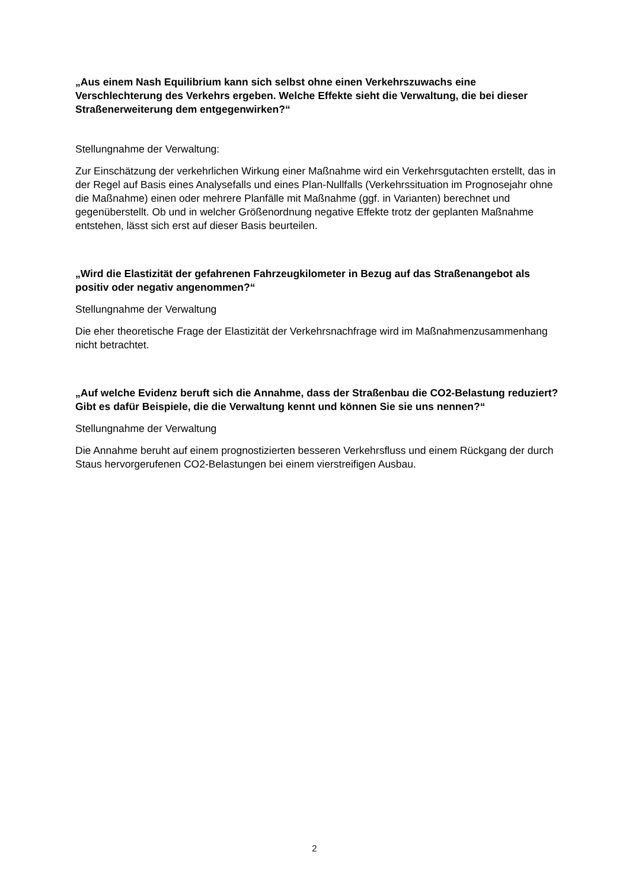„Aus einem Nash Equilibrium kann sich selbst ohne einen Verkehrszuwachs eine Verschlechterung des Verkehrs ergeben. Welche Effekte sieht die Verwaltung, die bei dieser Straßenerweiterung dem entgegenwirken?“
Stellungnahme der Verwaltung:
Zur Einschätzung der verkehrlichen Wirkung einer Maßnahme wird ein Verkehrsgutachten erstellt, das in der Regel auf Basis eines Analysefalls und eines Plan-Nullfalls (Verkehrssituation im Prognosejahr ohne die Maßnahme) einen oder mehrere Planfälle mit Maßnahme (ggf. in Varianten) berechnet und gegenüberstellt. Ob und in welcher Größenordnung negative Effekte trotz der geplanten Maßnahme entstehen, lässt sich erst auf dieser Basis beurteilen.
„Wird die Elastizität der gefahrenen Fahrzeugkilometer in Bezug auf das Straßenangebot als positiv oder negativ angenommen?“
Stellungnahme der Verwaltung
Die eher theoretische Frage der Elastizität der Verkehrsnachfrage wird im Maßnahmenzusammenhang nicht betrachtet.
„Auf welche Evidenz beruft sich die Annahme, dass der Straßenbau die CO2-Belastung reduziert? Gibt es dafür Beispiele, die die Verwaltung kennt und können Sie sie uns nennen?“
Stellungnahme der Verwaltung
Die Annahme beruht auf einem prognostizierten besseren Verkehrsfluss und einem Rückgang der durch Staus hervorgerufenen CO2-Belastungen bei einem vierstreifigen Ausbau.
2